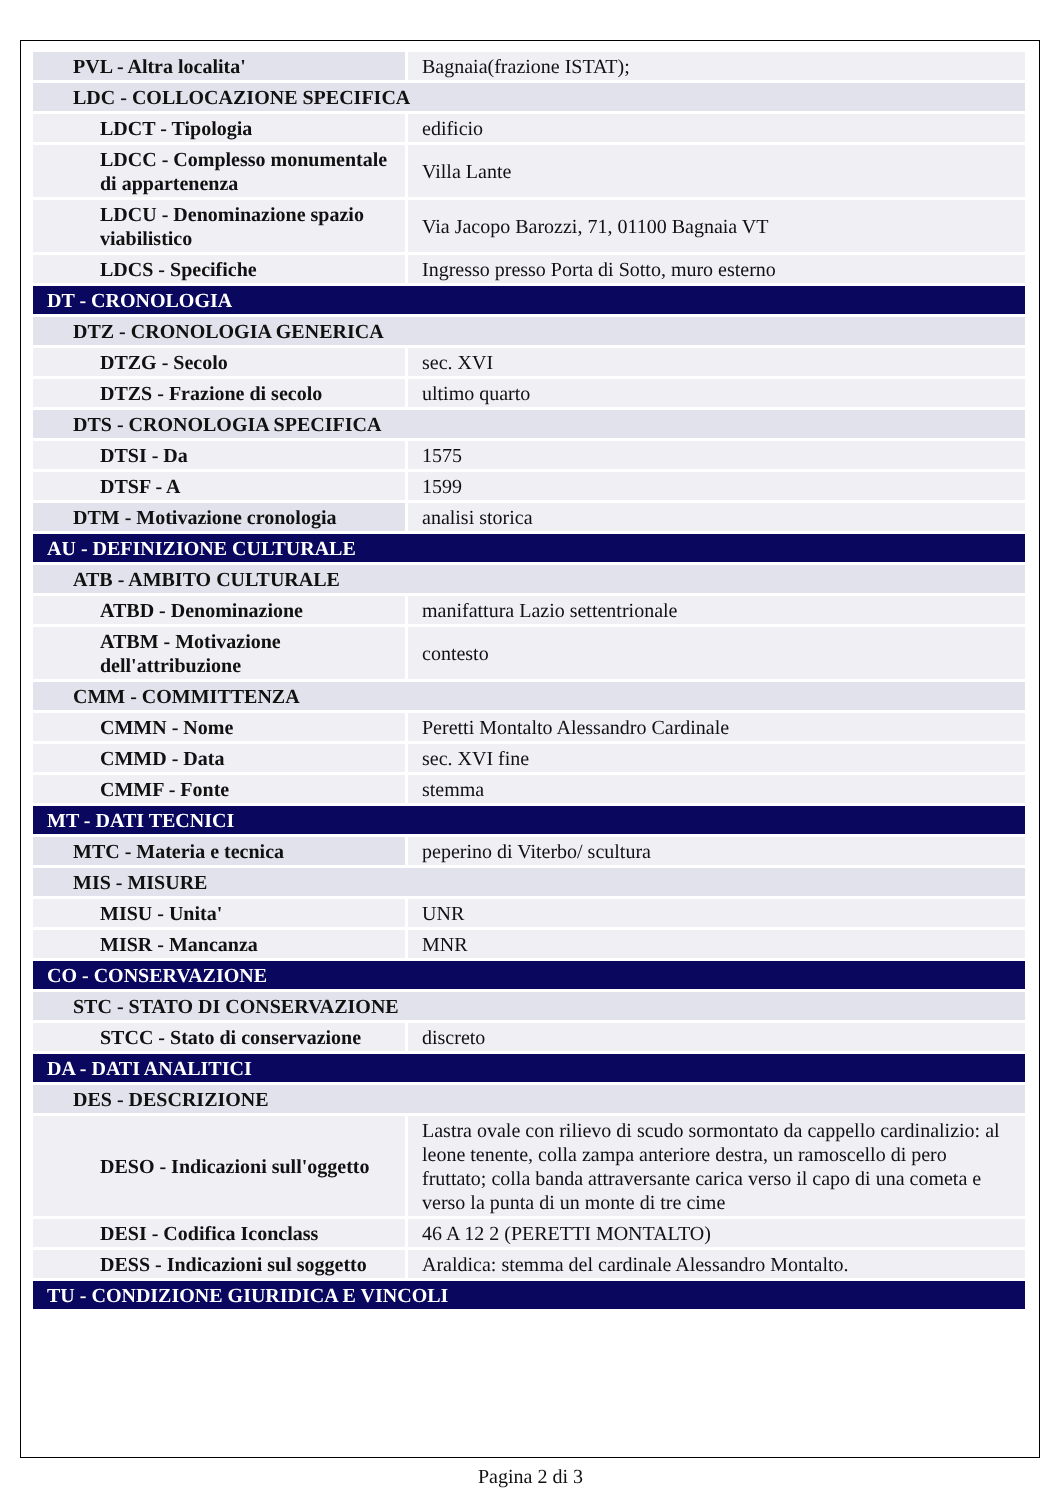| PVL - Altra localita' | Bagnaia(frazione ISTAT); |
| LDC - COLLOCAZIONE SPECIFICA | |
| LDCT - Tipologia | edificio |
| LDCC - Complesso monumentale di appartenenza | Villa Lante |
| LDCU - Denominazione spazio viabilistico | Via Jacopo Barozzi, 71, 01100 Bagnaia VT |
| LDCS - Specifiche | Ingresso presso Porta di Sotto, muro esterno |
| DT - CRONOLOGIA | |
| DTZ - CRONOLOGIA GENERICA | |
| DTZG - Secolo | sec. XVI |
| DTZS - Frazione di secolo | ultimo quarto |
| DTS - CRONOLOGIA SPECIFICA | |
| DTSI - Da | 1575 |
| DTSF - A | 1599 |
| DTM - Motivazione cronologia | analisi storica |
| AU - DEFINIZIONE CULTURALE | |
| ATB - AMBITO CULTURALE | |
| ATBD - Denominazione | manifattura Lazio settentrionale |
| ATBM - Motivazione dell'attribuzione | contesto |
| CMM - COMMITTENZA | |
| CMMN - Nome | Peretti Montalto Alessandro Cardinale |
| CMMD - Data | sec. XVI fine |
| CMMF - Fonte | stemma |
| MT - DATI TECNICI | |
| MTC - Materia e tecnica | peperino di Viterbo/ scultura |
| MIS - MISURE | |
| MISU - Unita' | UNR |
| MISR - Mancanza | MNR |
| CO - CONSERVAZIONE | |
| STC - STATO DI CONSERVAZIONE | |
| STCC - Stato di conservazione | discreto |
| DA - DATI ANALITICI | |
| DES - DESCRIZIONE | |
| DESO - Indicazioni sull'oggetto | Lastra ovale con rilievo di scudo sormontato da cappello cardinalizio: al leone tenente, colla zampa anteriore destra, un ramoscello di pero fruttato; colla banda attraversante carica verso il capo di una cometa e verso la punta di un monte di tre cime |
| DESI - Codifica Iconclass | 46 A 12 2 (PERETTI MONTALTO) |
| DESS - Indicazioni sul soggetto | Araldica: stemma del cardinale Alessandro Montalto. |
| TU - CONDIZIONE GIURIDICA E VINCOLI | |
Pagina 2 di 3